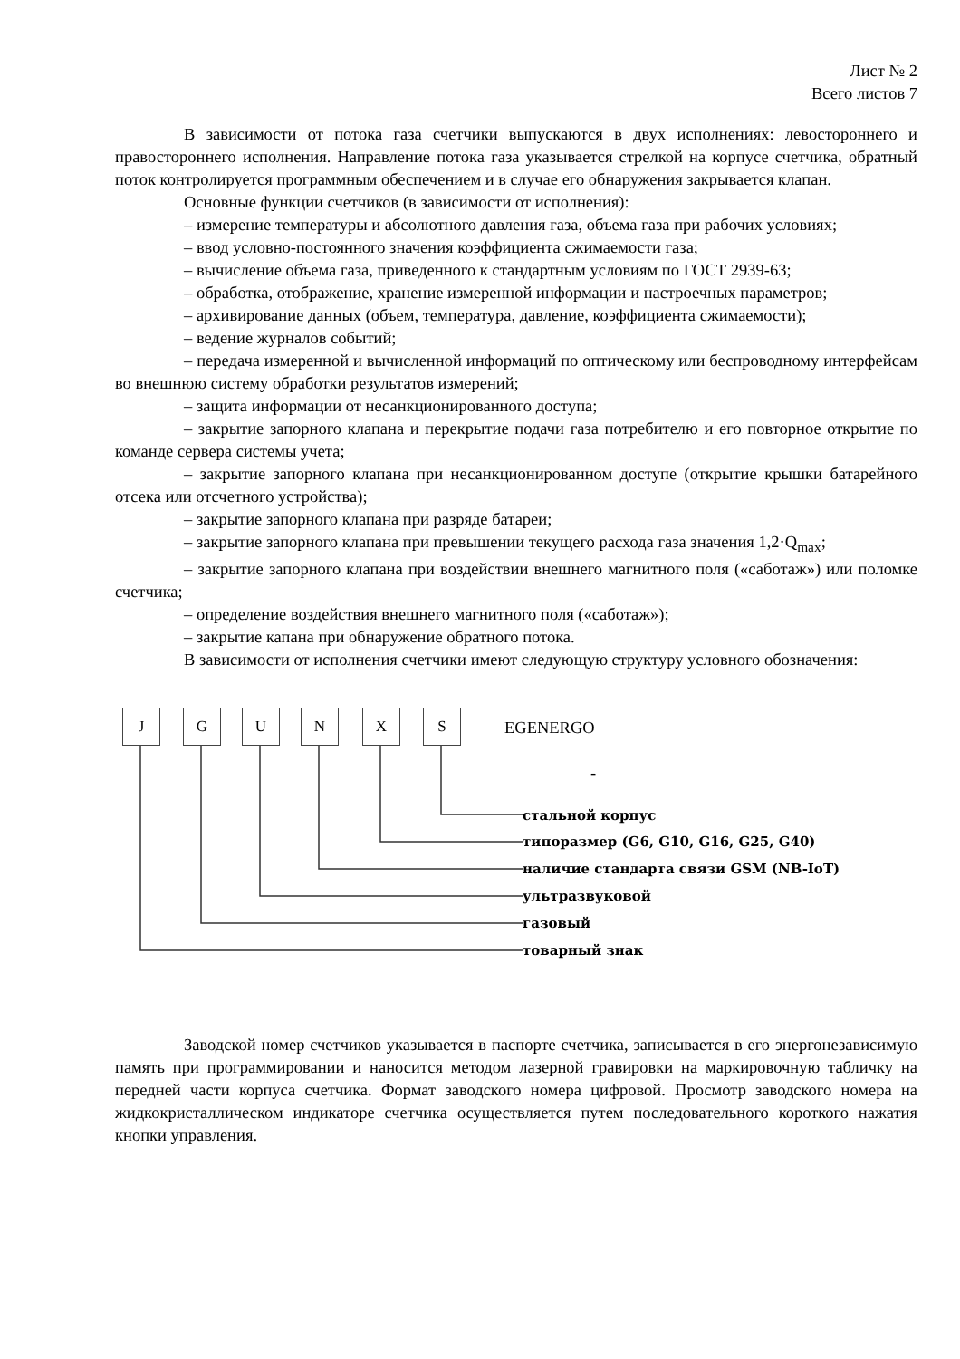Лист № 2
Всего листов 7
В зависимости от потока газа счетчики выпускаются в двух исполнениях: левостороннего и правостороннего исполнения. Направление потока газа указывается стрелкой на корпусе счетчика, обратный поток контролируется программным обеспечением и в случае его обнаружения закрывается клапан.
Основные функции счетчиков (в зависимости от исполнения):
– измерение температуры и абсолютного давления газа, объема газа при рабочих условиях;
– ввод условно-постоянного значения коэффициента сжимаемости газа;
– вычисление объема газа, приведенного к стандартным условиям по ГОСТ 2939-63;
– обработка, отображение, хранение измеренной информации и настроечных параметров;
– архивирование данных (объем, температура, давление, коэффициента сжимаемости);
– ведение журналов событий;
– передача измеренной и вычисленной информаций по оптическому или беспроводному интерфейсам во внешнюю систему обработки результатов измерений;
– защита информации от несанкционированного доступа;
– закрытие запорного клапана и перекрытие подачи газа потребителю и его повторное открытие по команде сервера системы учета;
– закрытие запорного клапана при несанкционированном доступе (открытие крышки батарейного отсека или отсчетного устройства);
– закрытие запорного клапана при разряде батареи;
– закрытие запорного клапана при превышении текущего расхода газа значения 1,2·Q<sub>max</sub>;
– закрытие запорного клапана при воздействии внешнего магнитного поля («саботаж») или поломке счетчика;
– определение воздействия внешнего магнитного поля («саботаж»);
– закрытие капана при обнаружение обратного потока.
В зависимости от исполнения счетчики имеют следующую структуру условного обозначения:
J G U N X S EGENERGO
-
стальной корпус
типоразмер (G6, G10, G16, G25, G40)
наличие стандарта связи GSM (NB-IoT)
ультразвуковой
газовый
товарный знак
Заводской номер счетчиков указывается в паспорте счетчика, записывается в его энергонезависимую память при программировании и наносится методом лазерной гравировки на маркировочную табличку на передней части корпуса счетчика. Формат заводского номера цифровой. Просмотр заводского номера на жидкокристаллическом индикаторе счетчика осуществляется путем последовательного короткого нажатия кнопки управления.